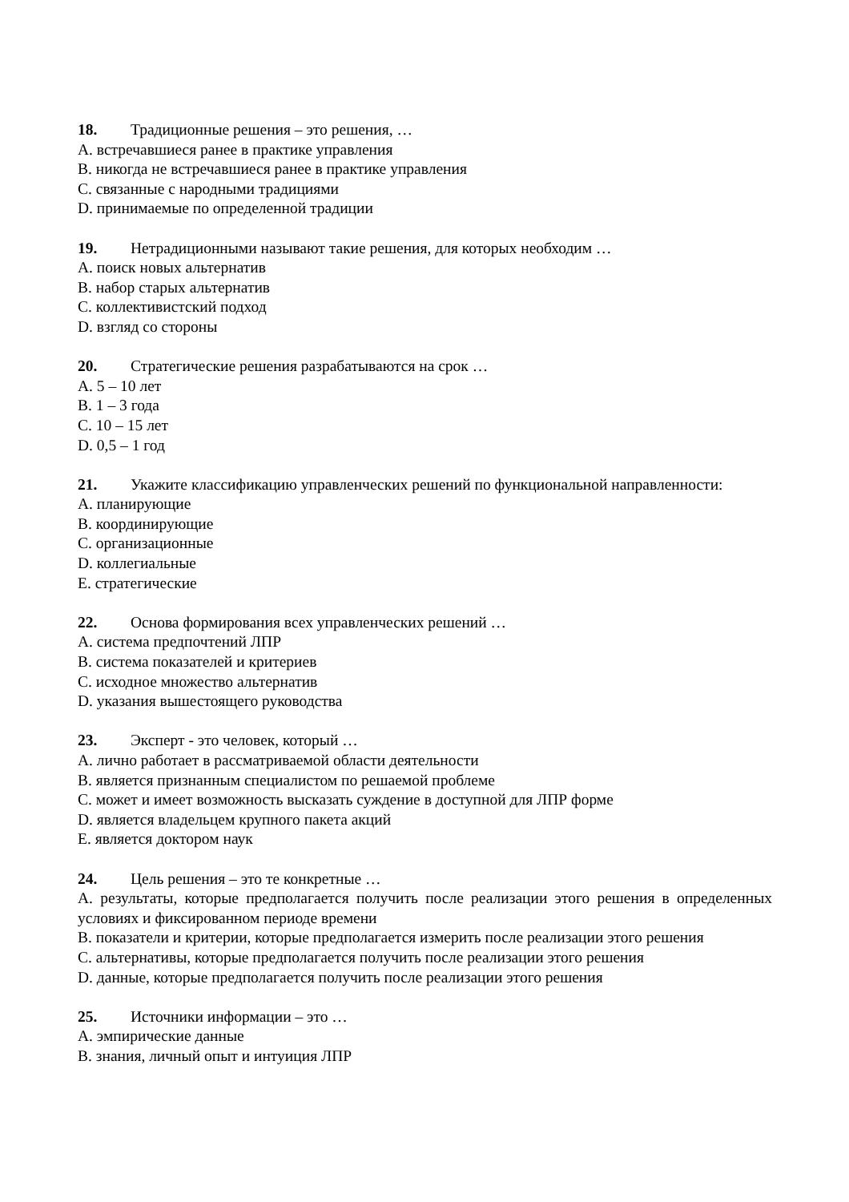18. Традиционные решения – это решения, …
A. встречавшиеся ранее в практике управления
B. никогда не встречавшиеся ранее в практике управления
C. связанные с народными традициями
D. принимаемые по определенной традиции
19. Нетрадиционными называют такие решения, для которых необходим …
A. поиск новых альтернатив
B. набор старых альтернатив
C. коллективистский подход
D. взгляд со стороны
20. Стратегические решения разрабатываются на срок …
A. 5 – 10 лет
B. 1 – 3 года
C. 10 – 15 лет
D. 0,5 – 1 год
21. Укажите классификацию управленческих решений по функциональной направленности:
A. планирующие
B. координирующие
C. организационные
D. коллегиальные
E. стратегические
22. Основа формирования всех управленческих решений …
A. система предпочтений ЛПР
B. система показателей и критериев
C. исходное множество альтернатив
D. указания вышестоящего руководства
23. Эксперт - это человек, который …
A. лично работает в рассматриваемой области деятельности
B. является признанным специалистом по решаемой проблеме
C. может и имеет возможность высказать суждение в доступной для ЛПР форме
D. является владельцем крупного пакета акций
E. является доктором наук
24. Цель решения – это те конкретные …
A. результаты, которые предполагается получить после реализации этого решения в определенных условиях и фиксированном периоде времени
B. показатели и критерии, которые предполагается измерить после реализации этого решения
C. альтернативы, которые предполагается получить после реализации этого решения
D. данные, которые предполагается получить после реализации этого решения
25. Источники информации – это …
A. эмпирические данные
B. знания, личный опыт и интуиция ЛПР